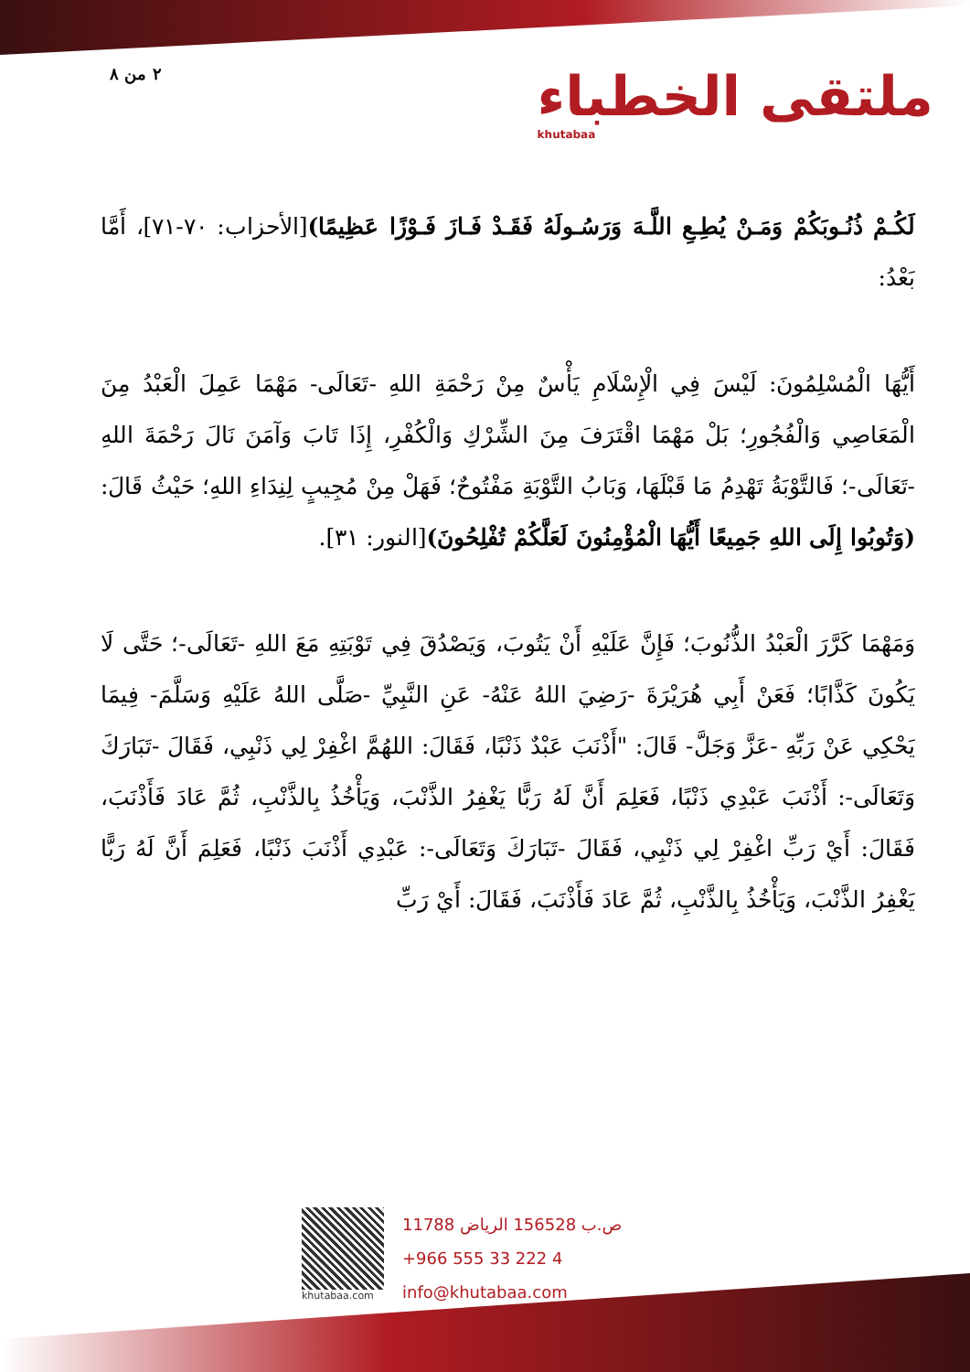٢ من ٨
ملتقى الخطباء
khutabaa
لَكُـمْ ذُنُـوبَكُمْ وَمَـنْ يُطِـعِ اللَّـهَ وَرَسُـولَهُ فَقَـدْ فَـازَ فَـوْزًا عَظِيمًا)[الأحزاب: ٧٠-٧١]، أَمَّا بَعْدُ:
أَيُّهَا الْمُسْلِمُونَ: لَيْسَ فِي الْإِسْلَامِ يَأْسٌ مِنْ رَحْمَةِ اللهِ -تَعَالَى- مَهْمَا عَمِلَ الْعَبْدُ مِنَ الْمَعَاصِي وَالْفُجُورِ؛ بَلْ مَهْمَا اقْتَرَفَ مِنَ الشِّرْكِ وَالْكُفْرِ، إِذَا تَابَ وَآمَنَ نَالَ رَحْمَةَ اللهِ -تَعَالَى-؛ فَالتَّوْبَةُ تَهْدِمُ مَا قَبْلَهَا، وَبَابُ التَّوْبَةِ مَفْتُوحٌ؛ فَهَلْ مِنْ مُجِيبٍ لِنِدَاءِ اللهِ؛ حَيْثُ قَالَ: (وَتُوبُوا إِلَى اللهِ جَمِيعًا أَيُّهَا الْمُؤْمِنُونَ لَعَلَّكُمْ تُفْلِحُونَ)[النور: ٣١].
وَمَهْمَا كَرَّرَ الْعَبْدُ الذُّنُوبَ؛ فَإِنَّ عَلَيْهِ أَنْ يَتُوبَ، وَيَصْدُقَ فِي تَوْبَتِهِ مَعَ اللهِ -تَعَالَى-؛ حَتَّى لَا يَكُونَ كَذَّابًا؛ فَعَنْ أَبِي هُرَيْرَةَ -رَضِيَ اللهُ عَنْهُ- عَنِ النَّبِيِّ -صَلَّى اللهُ عَلَيْهِ وَسَلَّمَ- فِيمَا يَحْكِي عَنْ رَبِّهِ -عَزَّ وَجَلَّ- قَالَ: "أَذْنَبَ عَبْدٌ ذَنْبًا، فَقَالَ: اللهُمَّ اغْفِرْ لِي ذَنْبِي، فَقَالَ -تَبَارَكَ وَتَعَالَى-: أَذْنَبَ عَبْدِي ذَنْبًا، فَعَلِمَ أَنَّ لَهُ رَبًّا يَغْفِرُ الذَّنْبَ، وَيَأْخُذُ بِالذَّنْبِ، ثُمَّ عَادَ فَأَذْنَبَ، فَقَالَ: أَيْ رَبِّ اغْفِرْ لِي ذَنْبِي، فَقَالَ -تَبَارَكَ وَتَعَالَى-: عَبْدِي أَذْنَبَ ذَنْبًا، فَعَلِمَ أَنَّ لَهُ رَبًّا يَغْفِرُ الذَّنْبَ، وَيَأْخُذُ بِالذَّنْبِ، ثُمَّ عَادَ فَأَذْنَبَ، فَقَالَ: أَيْ رَبِّ
khutabaa.com
ص.ب 156528 الرياض 11788
+966 555 33 222 4
info@khutabaa.com